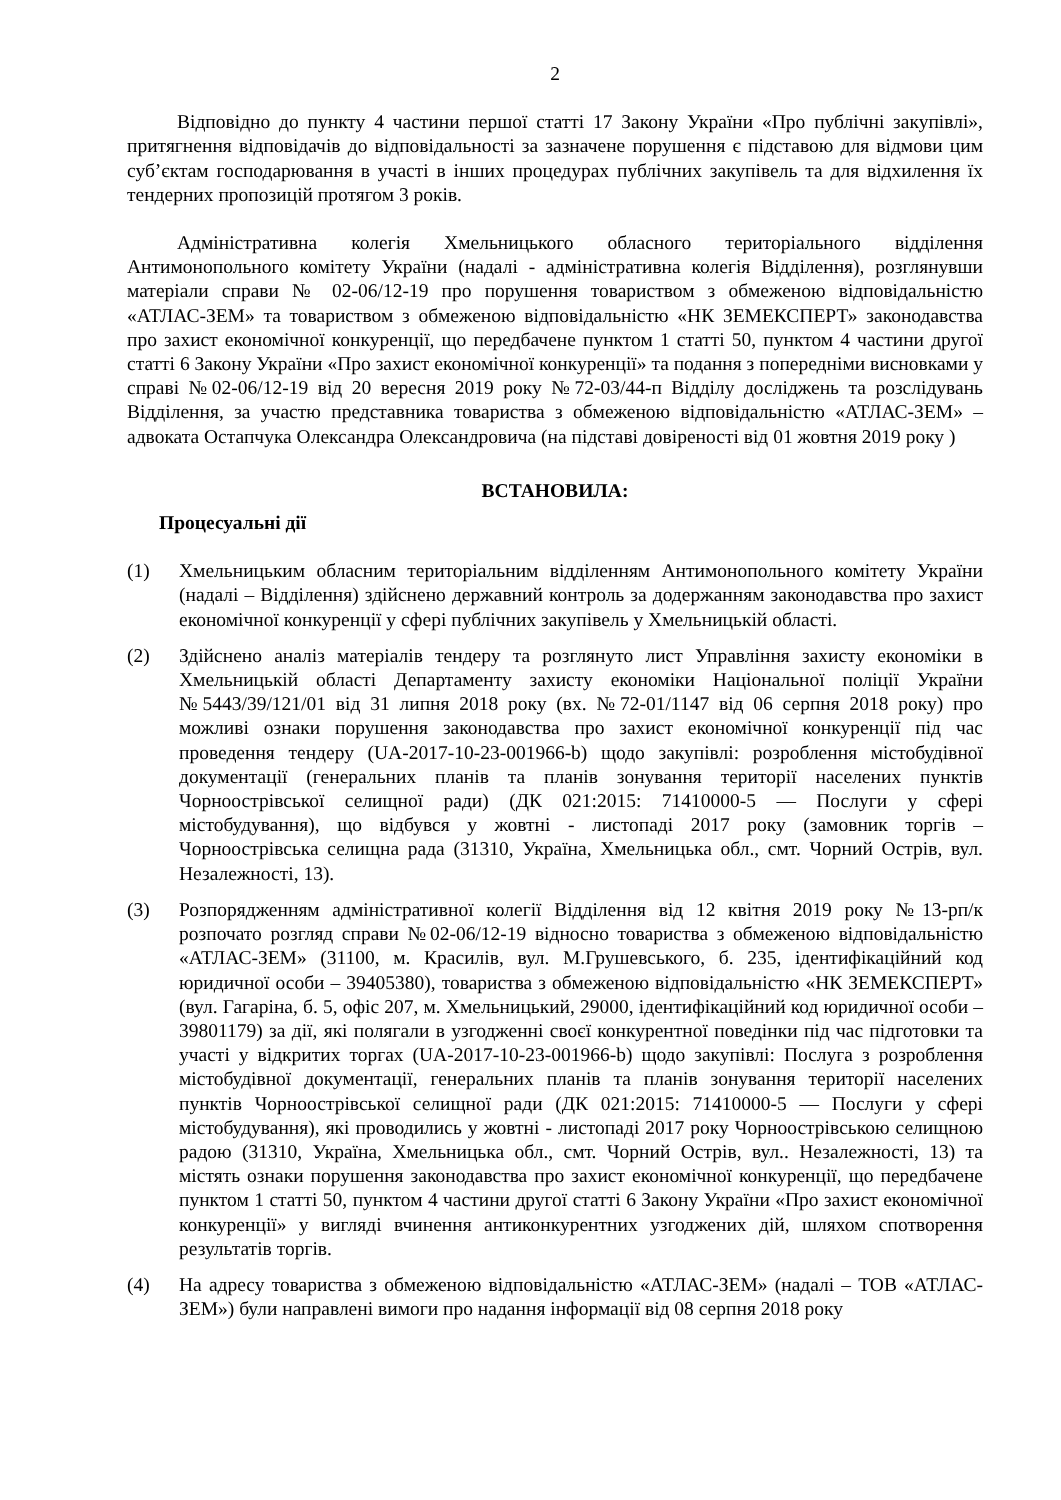2
Відповідно до пункту 4 частини першої статті 17 Закону України «Про публічні закупівлі», притягнення відповідачів до відповідальності за зазначене порушення є підставою для відмови цим суб’єктам господарювання в участі в інших процедурах публічних закупівель та для відхилення їх тендерних пропозицій протягом 3 років.
Адміністративна колегія Хмельницького обласного територіального відділення Антимонопольного комітету України (надалі - адміністративна колегія Відділення), розглянувши матеріали справи № 02-06/12-19 про порушення товариством з обмеженою відповідальністю «АТЛАС-ЗЕМ» та товариством з обмеженою відповідальністю «НК ЗЕМЕКСПЕРТ» законодавства про захист економічної конкуренції, що передбачене пунктом 1 статті 50, пунктом 4 частини другої статті 6 Закону України «Про захист економічної конкуренції» та подання з попередніми висновками у справі №02-06/12-19 від 20 вересня 2019 року №72-03/44-п Відділу досліджень та розслідувань Відділення, за участю представника товариства з обмеженою відповідальністю «АТЛАС-ЗЕМ» – адвоката Остапчука Олександра Олександровича (на підставі довіреності від 01 жовтня 2019 року )
ВСТАНОВИЛА:
Процесуальні дії
(1) Хмельницьким обласним територіальним відділенням Антимонопольного комітету України (надалі – Відділення) здійснено державний контроль за додержанням законодавства про захист економічної конкуренції у сфері публічних закупівель у Хмельницькій області.
(2) Здійснено аналіз матеріалів тендеру та розглянуто лист Управління захисту економіки в Хмельницькій області Департаменту захисту економіки Національної поліції України №5443/39/121/01 від 31 липня 2018 року (вх. №72-01/1147 від 06 серпня 2018 року) про можливі ознаки порушення законодавства про захист економічної конкуренції під час проведення тендеру (UA-2017-10-23-001966-b) щодо закупівлі: розроблення містобудівної документації (генеральних планів та планів зонування території населених пунктів Чорноострівської селищної ради) (ДК 021:2015: 71410000-5 — Послуги у сфері містобудування), що відбувся у жовтні - листопаді 2017 року (замовник торгів – Чорноострівська селищна рада (31310, Україна, Хмельницька обл., смт. Чорний Острів, вул. Незалежності, 13).
(3) Розпорядженням адміністративної колегії Відділення від 12 квітня 2019 року №13-рп/к розпочато розгляд справи №02-06/12-19 відносно товариства з обмеженою відповідальністю «АТЛАС-ЗЕМ» (31100, м. Красилів, вул. М.Грушевського, б. 235, ідентифікаційний код юридичної особи – 39405380), товариства з обмеженою відповідальністю «НК ЗЕМЕКСПЕРТ» (вул. Гагаріна, б. 5, офіс 207, м. Хмельницький, 29000, ідентифікаційний код юридичної особи – 39801179) за дії, які полягали в узгодженні своєї конкурентної поведінки під час підготовки та участі у відкритих торгах (UA-2017-10-23-001966-b) щодо закупівлі: Послуга з розроблення містобудівної документації, генеральних планів та планів зонування території населених пунктів Чорноострівської селищної ради (ДК 021:2015: 71410000-5 — Послуги у сфері містобудування), які проводились у жовтні - листопаді 2017 року Чорноострівською селищною радою (31310, Україна, Хмельницька обл., смт. Чорний Острів, вул.. Незалежності, 13) та містять ознаки порушення законодавства про захист економічної конкуренції, що передбачене пунктом 1 статті 50, пунктом 4 частини другої статті 6 Закону України «Про захист економічної конкуренції» у вигляді вчинення антиконкурентних узгоджених дій, шляхом спотворення результатів торгів.
(4) На адресу товариства з обмеженою відповідальністю «АТЛАС-ЗЕМ» (надалі – ТОВ «АТЛАС-ЗЕМ») були направлені вимоги про надання інформації від 08 серпня 2018 року